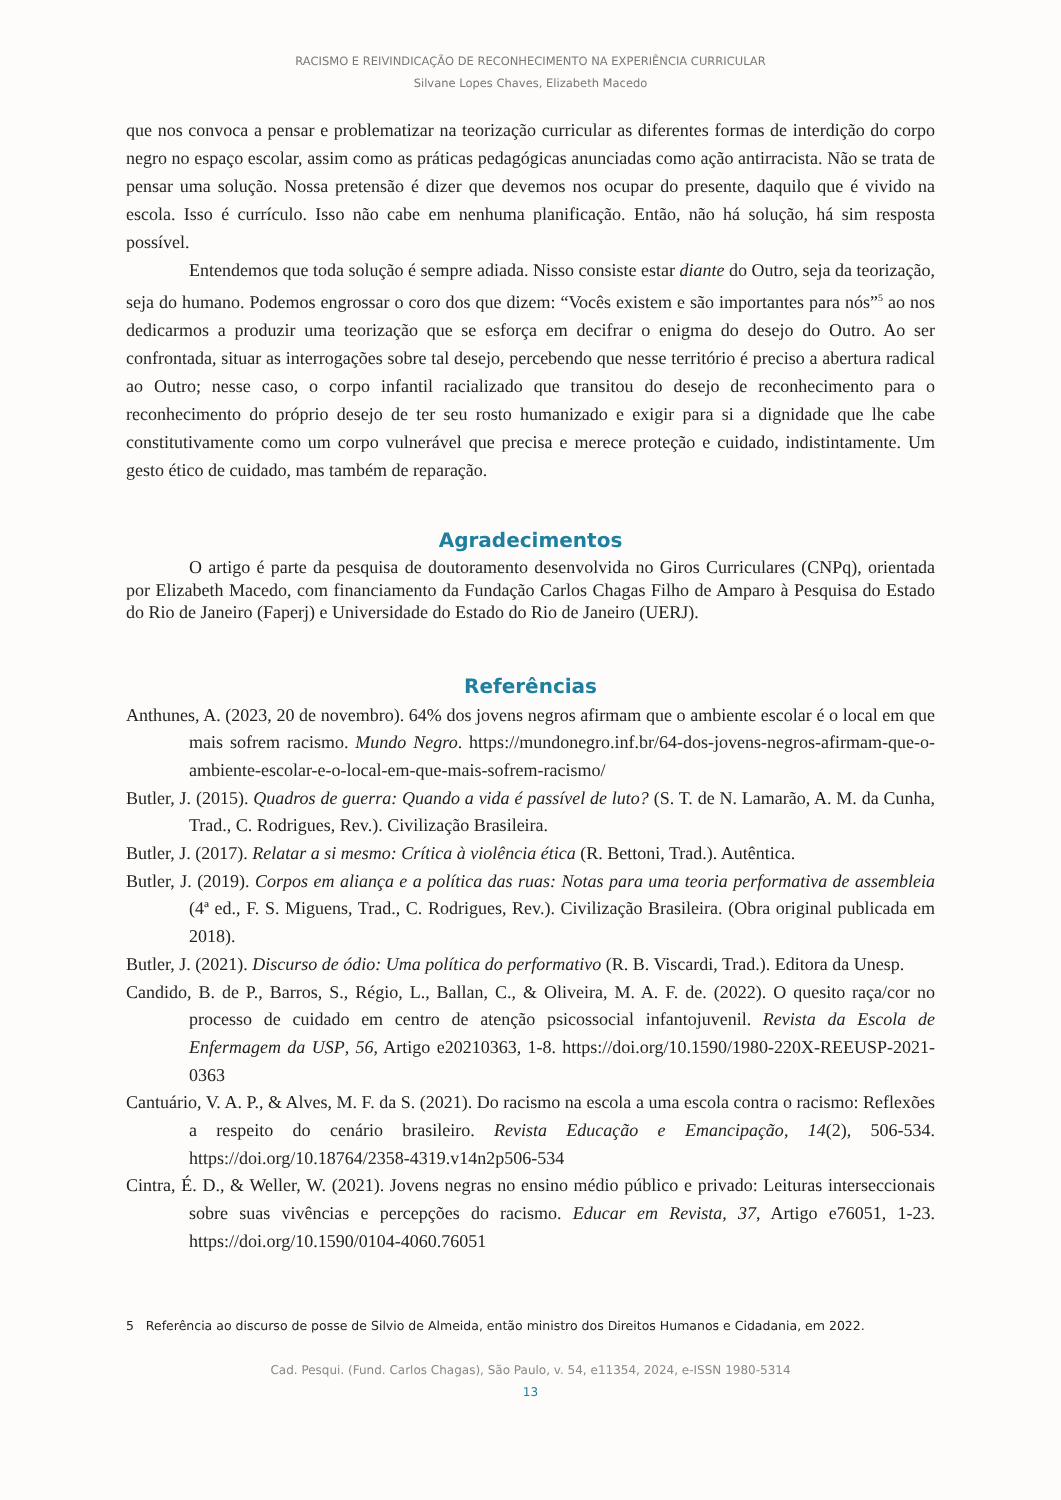RACISMO E REIVINDICAÇÃO DE RECONHECIMENTO NA EXPERIÊNCIA CURRICULAR
Silvane Lopes Chaves, Elizabeth Macedo
que nos convoca a pensar e problematizar na teorização curricular as diferentes formas de interdição do corpo negro no espaço escolar, assim como as práticas pedagógicas anunciadas como ação antirracista. Não se trata de pensar uma solução. Nossa pretensão é dizer que devemos nos ocupar do presente, daquilo que é vivido na escola. Isso é currículo. Isso não cabe em nenhuma planificação. Então, não há solução, há sim resposta possível.
Entendemos que toda solução é sempre adiada. Nisso consiste estar diante do Outro, seja da teorização, seja do humano. Podemos engrossar o coro dos que dizem: “Vocês existem e são importantes para nós”<sup>5</sup> ao nos dedicarmos a produzir uma teorização que se esforça em decifrar o enigma do desejo do Outro. Ao ser confrontada, situar as interrogações sobre tal desejo, percebendo que nesse território é preciso a abertura radical ao Outro; nesse caso, o corpo infantil racializado que transitou do desejo de reconhecimento para o reconhecimento do próprio desejo de ter seu rosto humanizado e exigir para si a dignidade que lhe cabe constitutivamente como um corpo vulnerável que precisa e merece proteção e cuidado, indistintamente. Um gesto ético de cuidado, mas também de reparação.
Agradecimentos
O artigo é parte da pesquisa de doutoramento desenvolvida no Giros Curriculares (CNPq), orientada por Elizabeth Macedo, com financiamento da Fundação Carlos Chagas Filho de Amparo à Pesquisa do Estado do Rio de Janeiro (Faperj) e Universidade do Estado do Rio de Janeiro (UERJ).
Referências
Anthunes, A. (2023, 20 de novembro). 64% dos jovens negros afirmam que o ambiente escolar é o local em que mais sofrem racismo. Mundo Negro. https://mundonegro.inf.br/64-dos-jovens-negros-afirmam-que-o-ambiente-escolar-e-o-local-em-que-mais-sofrem-racismo/
Butler, J. (2015). Quadros de guerra: Quando a vida é passível de luto? (S. T. de N. Lamarão, A. M. da Cunha, Trad., C. Rodrigues, Rev.). Civilização Brasileira.
Butler, J. (2017). Relatar a si mesmo: Crítica à violência ética (R. Bettoni, Trad.). Autêntica.
Butler, J. (2019). Corpos em aliança e a política das ruas: Notas para uma teoria performativa de assembleia (4ª ed., F. S. Miguens, Trad., C. Rodrigues, Rev.). Civilização Brasileira. (Obra original publicada em 2018).
Butler, J. (2021). Discurso de ódio: Uma política do performativo (R. B. Viscardi, Trad.). Editora da Unesp.
Candido, B. de P., Barros, S., Régio, L., Ballan, C., & Oliveira, M. A. F. de. (2022). O quesito raça/cor no processo de cuidado em centro de atenção psicossocial infantojuvenil. Revista da Escola de Enfermagem da USP, 56, Artigo e20210363, 1-8. https://doi.org/10.1590/1980-220X-REEUSP-2021-0363
Cantuário, V. A. P., & Alves, M. F. da S. (2021). Do racismo na escola a uma escola contra o racismo: Reflexões a respeito do cenário brasileiro. Revista Educação e Emancipação, 14(2), 506-534. https://doi.org/10.18764/2358-4319.v14n2p506-534
Cintra, É. D., & Weller, W. (2021). Jovens negras no ensino médio público e privado: Leituras interseccionais sobre suas vivências e percepções do racismo. Educar em Revista, 37, Artigo e76051, 1-23. https://doi.org/10.1590/0104-4060.76051
5 Referência ao discurso de posse de Silvio de Almeida, então ministro dos Direitos Humanos e Cidadania, em 2022.
Cad. Pesqui. (Fund. Carlos Chagas), São Paulo, v. 54, e11354, 2024, e-ISSN 1980-5314
13